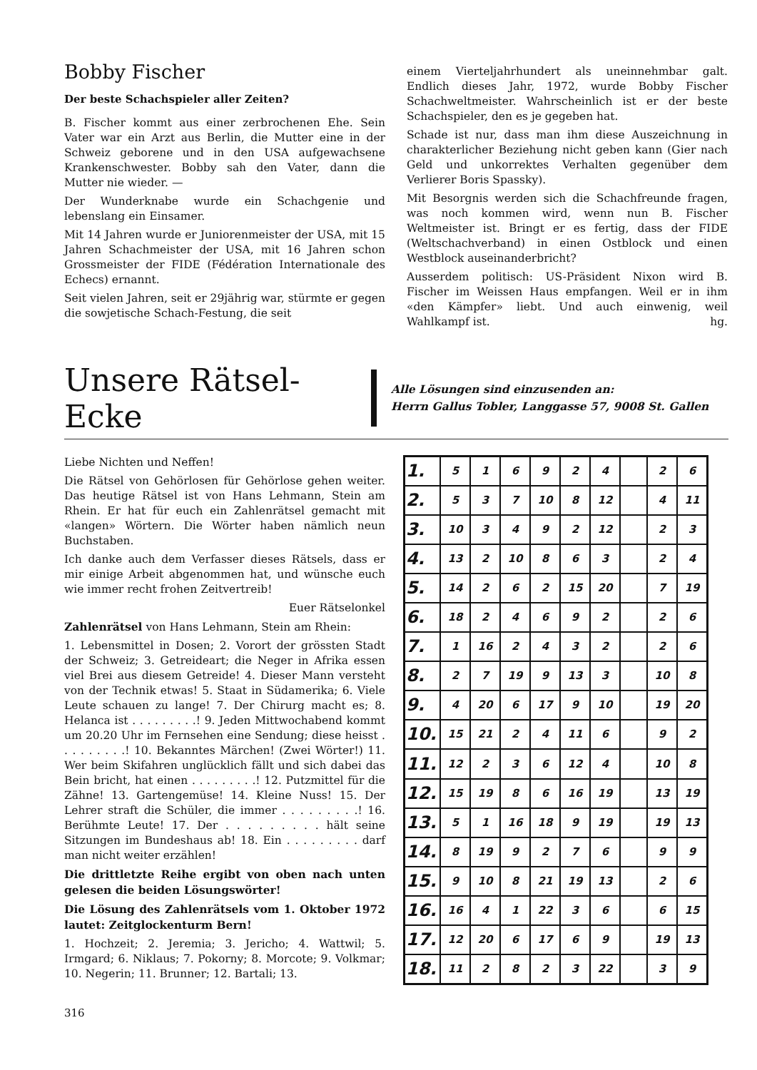Bobby Fischer
Der beste Schachspieler aller Zeiten?
B. Fischer kommt aus einer zerbrochenen Ehe. Sein Vater war ein Arzt aus Berlin, die Mutter eine in der Schweiz geborene und in den USA aufgewachsene Krankenschwester. Bobby sah den Vater, dann die Mutter nie wieder. —
Der Wunderknabe wurde ein Schachgenie und lebenslang ein Einsamer.
Mit 14 Jahren wurde er Juniorenmeister der USA, mit 15 Jahren Schachmeister der USA, mit 16 Jahren schon Grossmeister der FIDE (Fédération Internationale des Echecs) ernannt.
Seit vielen Jahren, seit er 29jährig war, stürmte er gegen die sowjetische Schach-Festung, die seit
einem Vierteljahrhundert als uneinnehmbar galt. Endlich dieses Jahr, 1972, wurde Bobby Fischer Schachweltmeister. Wahrscheinlich ist er der beste Schachspieler, den es je gegeben hat.
Schade ist nur, dass man ihm diese Auszeichnung in charakterlicher Beziehung nicht geben kann (Gier nach Geld und unkorrektes Verhalten gegenüber dem Verlierer Boris Spassky).
Mit Besorgnis werden sich die Schachfreunde fragen, was noch kommen wird, wenn nun B. Fischer Weltmeister ist. Bringt er es fertig, dass der FIDE (Weltschachverband) in einen Ostblock und einen Westblock auseinanderbricht?
Ausserdem politisch: US-Präsident Nixon wird B. Fischer im Weissen Haus empfangen. Weil er in ihm «den Kämpfer» liebt. Und auch einwenig, weil Wahlkampf ist. hg.
Unsere Rätsel-Ecke
Alle Lösungen sind einzusenden an:
Herrn Gallus Tobler, Langgasse 57, 9008 St. Gallen
Liebe Nichten und Neffen!
Die Rätsel von Gehörlosen für Gehörlose gehen weiter. Das heutige Rätsel ist von Hans Lehmann, Stein am Rhein. Er hat für euch ein Zahlenrätsel gemacht mit «langen» Wörtern. Die Wörter haben nämlich neun Buchstaben.
Ich danke auch dem Verfasser dieses Rätsels, dass er mir einige Arbeit abgenommen hat, und wünsche euch wie immer recht frohen Zeitvertreib!
Euer Rätselonkel
Zahlenrätsel von Hans Lehmann, Stein am Rhein:
1. Lebensmittel in Dosen; 2. Vorort der grössten Stadt der Schweiz; 3. Getreideart; die Neger in Afrika essen viel Brei aus diesem Getreide! 4. Dieser Mann versteht von der Technik etwas! 5. Staat in Südamerika; 6. Viele Leute schauen zu lange! 7. Der Chirurg macht es; 8. Helanca ist . . . . . . . . .! 9. Jeden Mittwochabend kommt um 20.20 Uhr im Fernsehen eine Sendung; diese heisst . . . . . . . . .! 10. Bekanntes Märchen! (Zwei Wörter!) 11. Wer beim Skifahren unglücklich fällt und sich dabei das Bein bricht, hat einen . . . . . . . . .! 12. Putzmittel für die Zähne! 13. Gartengemüse! 14. Kleine Nuss! 15. Der Lehrer straft die Schüler, die immer . . . . . . . . .! 16. Berühmte Leute! 17. Der . . . . . . . . . hält seine Sitzungen im Bundeshaus ab! 18. Ein . . . . . . . . . darf man nicht weiter erzählen!
Die drittletzte Reihe ergibt von oben nach unten gelesen die beiden Lösungswörter!
Die Lösung des Zahlenrätsels vom 1. Oktober 1972 lautet: Zeitglockenturm Bern!
1. Hochzeit; 2. Jeremia; 3. Jericho; 4. Wattwil; 5. Irmgard; 6. Niklaus; 7. Pokorny; 8. Morcote; 9. Volkmar; 10. Negerin; 11. Brunner; 12. Bartali; 13.
| 1. | 5 | 1 | 6 | 9 | 2 | 4 | | 2 | 6 |
| 2. | 5 | 3 | 7 | 10 | 8 | 12 | | 4 | 11 |
| 3. | 10 | 3 | 4 | 9 | 2 | 12 | | 2 | 3 |
| 4. | 13 | 2 | 10 | 8 | 6 | 3 | | 2 | 4 |
| 5. | 14 | 2 | 6 | 2 | 15 | 20 | | 7 | 19 |
| 6. | 18 | 2 | 4 | 6 | 9 | 2 | | 2 | 6 |
| 7. | 1 | 16 | 2 | 4 | 3 | 2 | | 2 | 6 |
| 8. | 2 | 7 | 19 | 9 | 13 | 3 | | 10 | 8 |
| 9. | 4 | 20 | 6 | 17 | 9 | 10 | | 19 | 20 |
| 10. | 15 | 21 | 2 | 4 | 11 | 6 | | 9 | 2 |
| 11. | 12 | 2 | 3 | 6 | 12 | 4 | | 10 | 8 |
| 12. | 15 | 19 | 8 | 6 | 16 | 19 | | 13 | 19 |
| 13. | 5 | 1 | 16 | 18 | 9 | 19 | | 19 | 13 |
| 14. | 8 | 19 | 9 | 2 | 7 | 6 | | 9 | 9 |
| 15. | 9 | 10 | 8 | 21 | 19 | 13 | | 2 | 6 |
| 16. | 16 | 4 | 1 | 22 | 3 | 6 | | 6 | 15 |
| 17. | 12 | 20 | 6 | 17 | 6 | 9 | | 19 | 13 |
| 18. | 11 | 2 | 8 | 2 | 3 | 22 | | 3 | 9 |
316